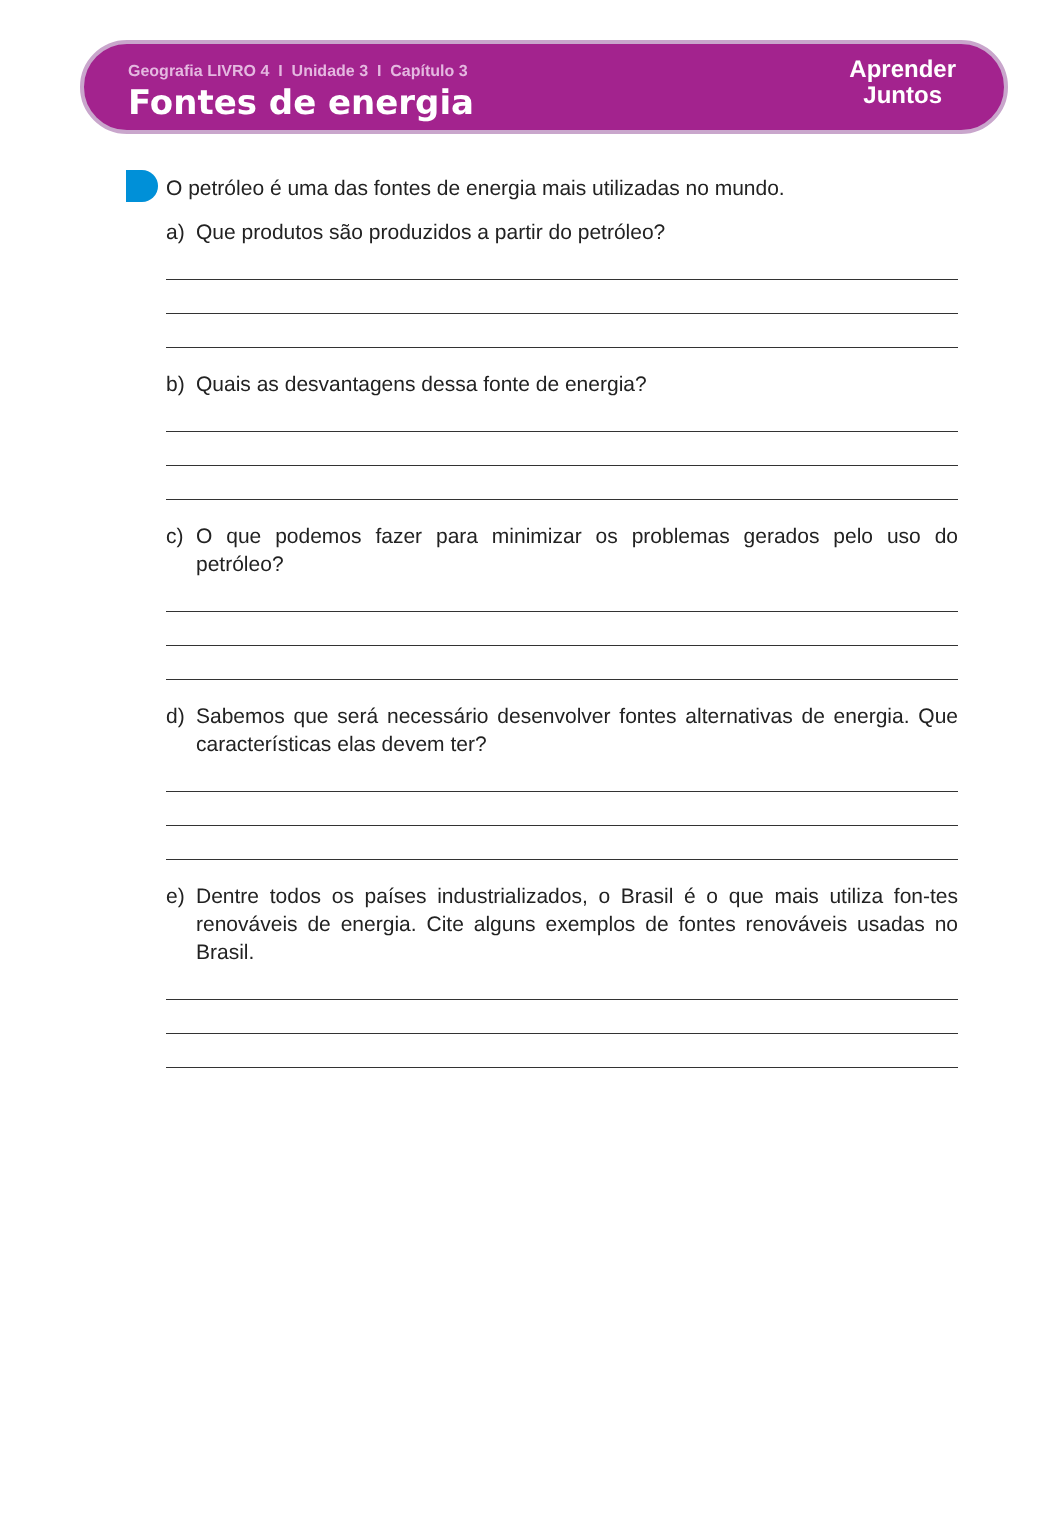Geografia LIVRO 4 I Unidade 3 I Capítulo 3
Fontes de energia
Aprender
Juntos
O petróleo é uma das fontes de energia mais utilizadas no mundo.
a) Que produtos são produzidos a partir do petróleo?
b) Quais as desvantagens dessa fonte de energia?
c) O que podemos fazer para minimizar os problemas gerados pelo uso do petróleo?
d) Sabemos que será necessário desenvolver fontes alternativas de energia. Que características elas devem ter?
e) Dentre todos os países industrializados, o Brasil é o que mais utiliza fon-tes renováveis de energia. Cite alguns exemplos de fontes renováveis usadas no Brasil.